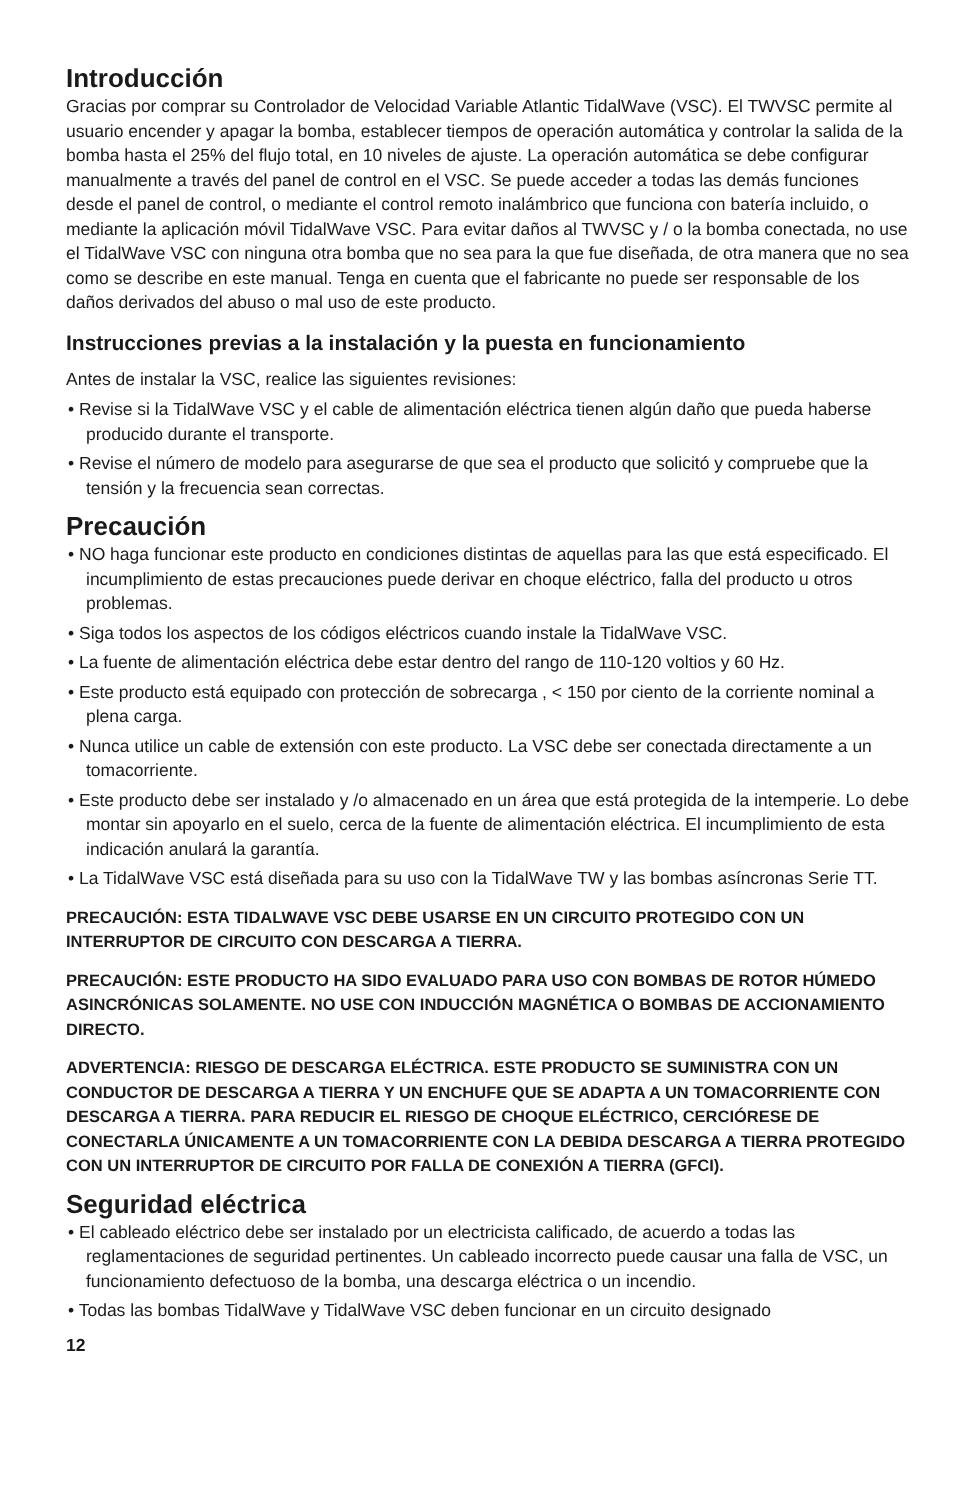Introducción
Gracias por comprar su Controlador de Velocidad Variable Atlantic TidalWave (VSC). El TWVSC permite al usuario encender y apagar la bomba, establecer tiempos de operación automática y controlar la salida de la bomba hasta el 25% del flujo total, en 10 niveles de ajuste. La operación automática se debe configurar manualmente a través del panel de control en el VSC. Se puede acceder a todas las demás funciones desde el panel de control, o mediante el control remoto inalámbrico que funciona con batería incluido, o mediante la aplicación móvil TidalWave VSC. Para evitar daños al TWVSC y / o la bomba conectada, no use el TidalWave VSC con ninguna otra bomba que no sea para la que fue diseñada, de otra manera que no sea como se describe en este manual. Tenga en cuenta que el fabricante no puede ser responsable de los daños derivados del abuso o mal uso de este producto.
Instrucciones previas a la instalación y la puesta en funcionamiento
Antes de instalar la VSC, realice las siguientes revisiones:
• Revise si la TidalWave VSC y el cable de alimentación eléctrica tienen algún daño que pueda haberse producido durante el transporte.
• Revise el número de modelo para asegurarse de que sea el producto que solicitó y compruebe que la tensión y la frecuencia sean correctas.
Precaución
• NO haga funcionar este producto en condiciones distintas de aquellas para las que está especificado. El incumplimiento de estas precauciones puede derivar en choque eléctrico, falla del producto u otros problemas.
• Siga todos los aspectos de los códigos eléctricos cuando instale la TidalWave VSC.
• La fuente de alimentación eléctrica debe estar dentro del rango de 110-120 voltios y 60 Hz.
• Este producto está equipado con protección de sobrecarga , < 150 por ciento de la corriente nominal a plena carga.
• Nunca utilice un cable de extensión con este producto. La VSC debe ser conectada directamente a un tomacorriente.
• Este producto debe ser instalado y /o almacenado en un área que está protegida de la intemperie. Lo debe montar sin apoyarlo en el suelo, cerca de la fuente de alimentación eléctrica. El incumplimiento de esta indicación anulará la garantía.
• La TidalWave VSC está diseñada para su uso con la TidalWave TW y las bombas asíncronas Serie TT.
PRECAUCIÓN: ESTA TIDALWAVE VSC DEBE USARSE EN UN CIRCUITO PROTEGIDO CON UN INTERRUPTOR DE CIRCUITO CON DESCARGA A TIERRA.
PRECAUCIÓN: ESTE PRODUCTO HA SIDO EVALUADO PARA USO CON BOMBAS DE ROTOR HÚMEDO ASINCRÓNICAS SOLAMENTE. NO USE CON INDUCCIÓN MAGNÉTICA O BOMBAS DE ACCIONAMIENTO DIRECTO.
ADVERTENCIA: RIESGO DE DESCARGA ELÉCTRICA. ESTE PRODUCTO SE SUMINISTRA CON UN CONDUCTOR DE DESCARGA A TIERRA Y UN ENCHUFE QUE SE ADAPTA A UN TOMACORRIENTE CON DESCARGA A TIERRA. PARA REDUCIR EL RIESGO DE CHOQUE ELÉCTRICO, CERCIÓRESE DE CONECTARLA ÚNICAMENTE A UN TOMACORRIENTE CON LA DEBIDA DESCARGA A TIERRA PROTEGIDO CON UN INTERRUPTOR DE CIRCUITO POR FALLA DE CONEXIÓN A TIERRA (GFCI).
Seguridad eléctrica
• El cableado eléctrico debe ser instalado por un electricista calificado, de acuerdo a todas las reglamentaciones de seguridad pertinentes. Un cableado incorrecto puede causar una falla de VSC, un funcionamiento defectuoso de la bomba, una descarga eléctrica o un incendio.
• Todas las bombas TidalWave y TidalWave VSC deben funcionar en un circuito designado
12